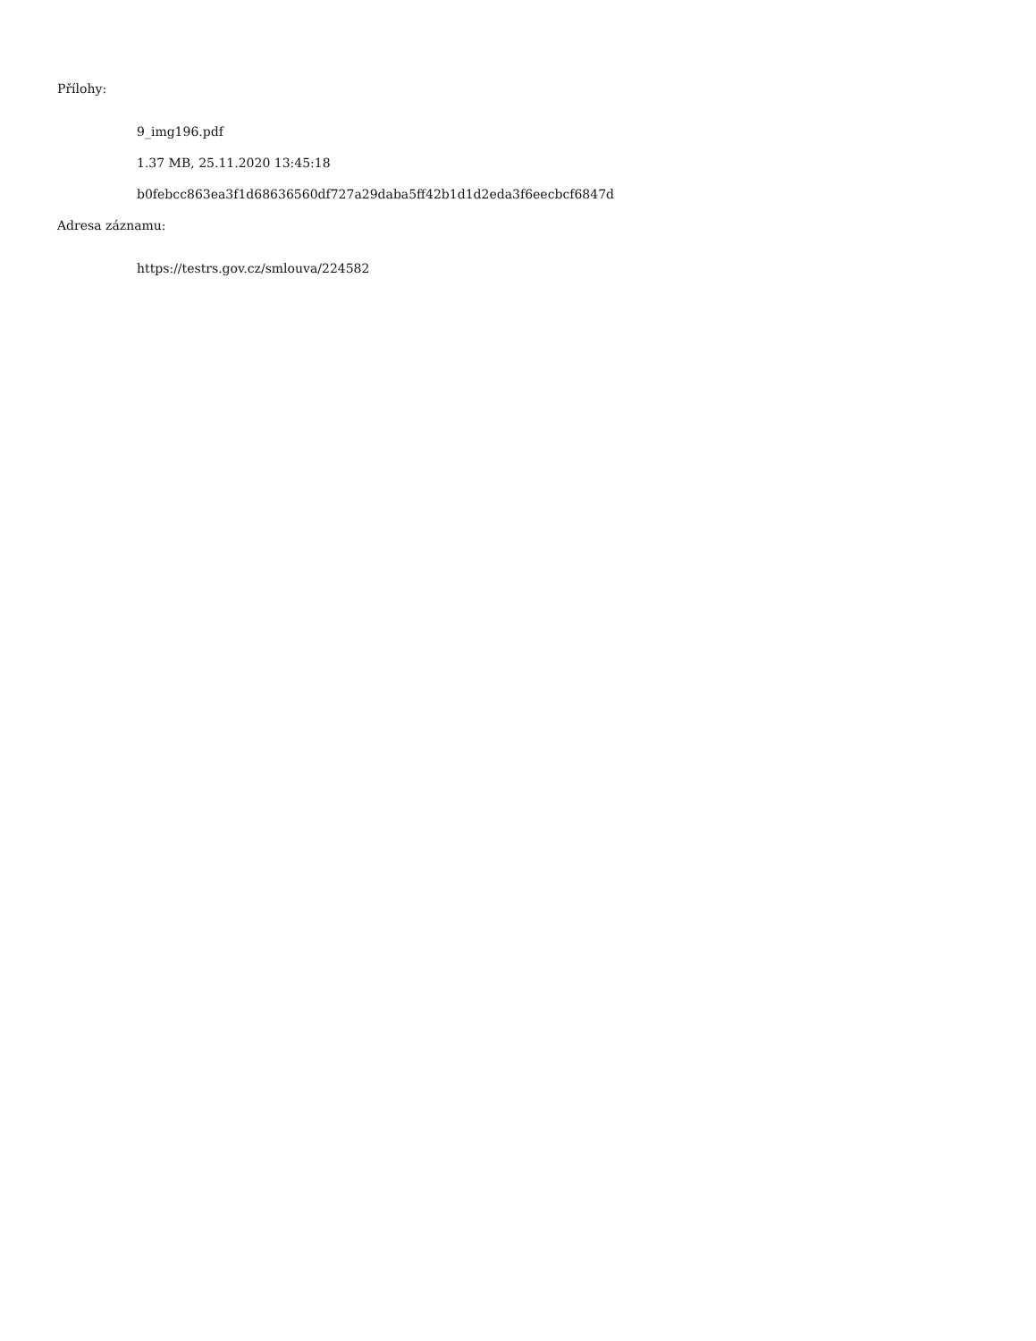Přílohy:
9_img196.pdf
1.37 MB, 25.11.2020 13:45:18
b0febcc863ea3f1d68636560df727a29daba5ff42b1d1d2eda3f6eecbcf6847d
Adresa záznamu:
https://testrs.gov.cz/smlouva/224582